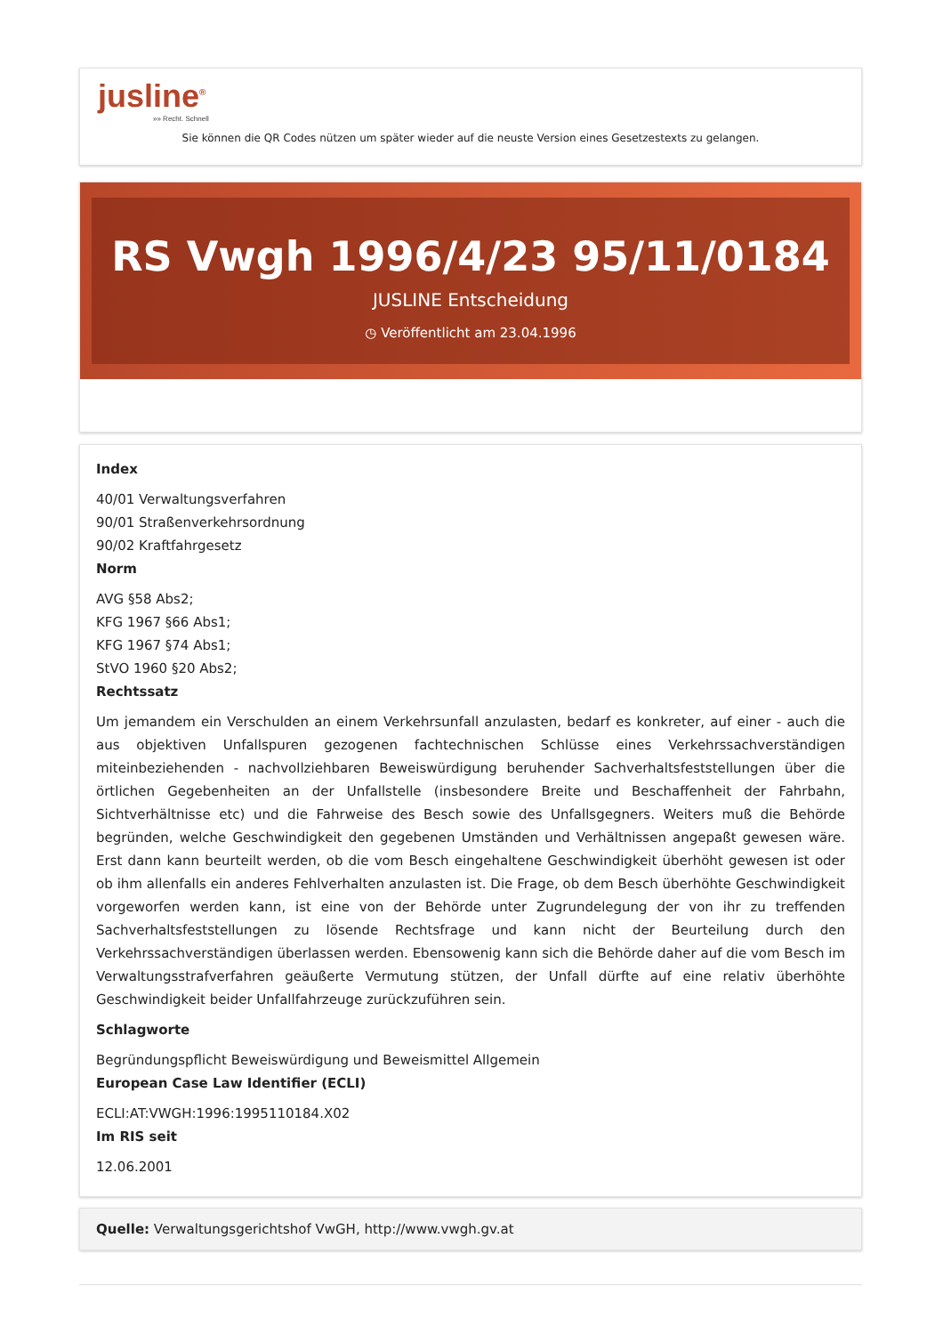jusline<sup>®</sup>
»» Recht. Schnell
Sie können die QR Codes nützen um später wieder auf die neuste Version eines Gesetzestexts zu gelangen.
RS Vwgh 1996/4/23 95/11/0184
JUSLINE Entscheidung
◷ Veröffentlicht am 23.04.1996
Index
40/01 Verwaltungsverfahren
90/01 Straßenverkehrsordnung
90/02 Kraftfahrgesetz
Norm
AVG §58 Abs2;
KFG 1967 §66 Abs1;
KFG 1967 §74 Abs1;
StVO 1960 §20 Abs2;
Rechtssatz
Um jemandem ein Verschulden an einem Verkehrsunfall anzulasten, bedarf es konkreter, auf einer - auch die aus objektiven Unfallspuren gezogenen fachtechnischen Schlüsse eines Verkehrssachverständigen miteinbeziehenden - nachvollziehbaren Beweiswürdigung beruhender Sachverhaltsfeststellungen über die örtlichen Gegebenheiten an der Unfallstelle (insbesondere Breite und Beschaffenheit der Fahrbahn, Sichtverhältnisse etc) und die Fahrweise des Besch sowie des Unfallsgegners. Weiters muß die Behörde begründen, welche Geschwindigkeit den gegebenen Umständen und Verhältnissen angepaßt gewesen wäre. Erst dann kann beurteilt werden, ob die vom Besch eingehaltene Geschwindigkeit überhöht gewesen ist oder ob ihm allenfalls ein anderes Fehlverhalten anzulasten ist. Die Frage, ob dem Besch überhöhte Geschwindigkeit vorgeworfen werden kann, ist eine von der Behörde unter Zugrundelegung der von ihr zu treffenden Sachverhaltsfeststellungen zu lösende Rechtsfrage und kann nicht der Beurteilung durch den Verkehrssachverständigen überlassen werden. Ebensowenig kann sich die Behörde daher auf die vom Besch im Verwaltungsstrafverfahren geäußerte Vermutung stützen, der Unfall dürfte auf eine relativ überhöhte Geschwindigkeit beider Unfallfahrzeuge zurückzuführen sein.
Schlagworte
Begründungspflicht Beweiswürdigung und Beweismittel Allgemein
European Case Law Identifier (ECLI)
ECLI:AT:VWGH:1996:1995110184.X02
Im RIS seit
12.06.2001
Quelle: Verwaltungsgerichtshof VwGH, http://www.vwgh.gv.at